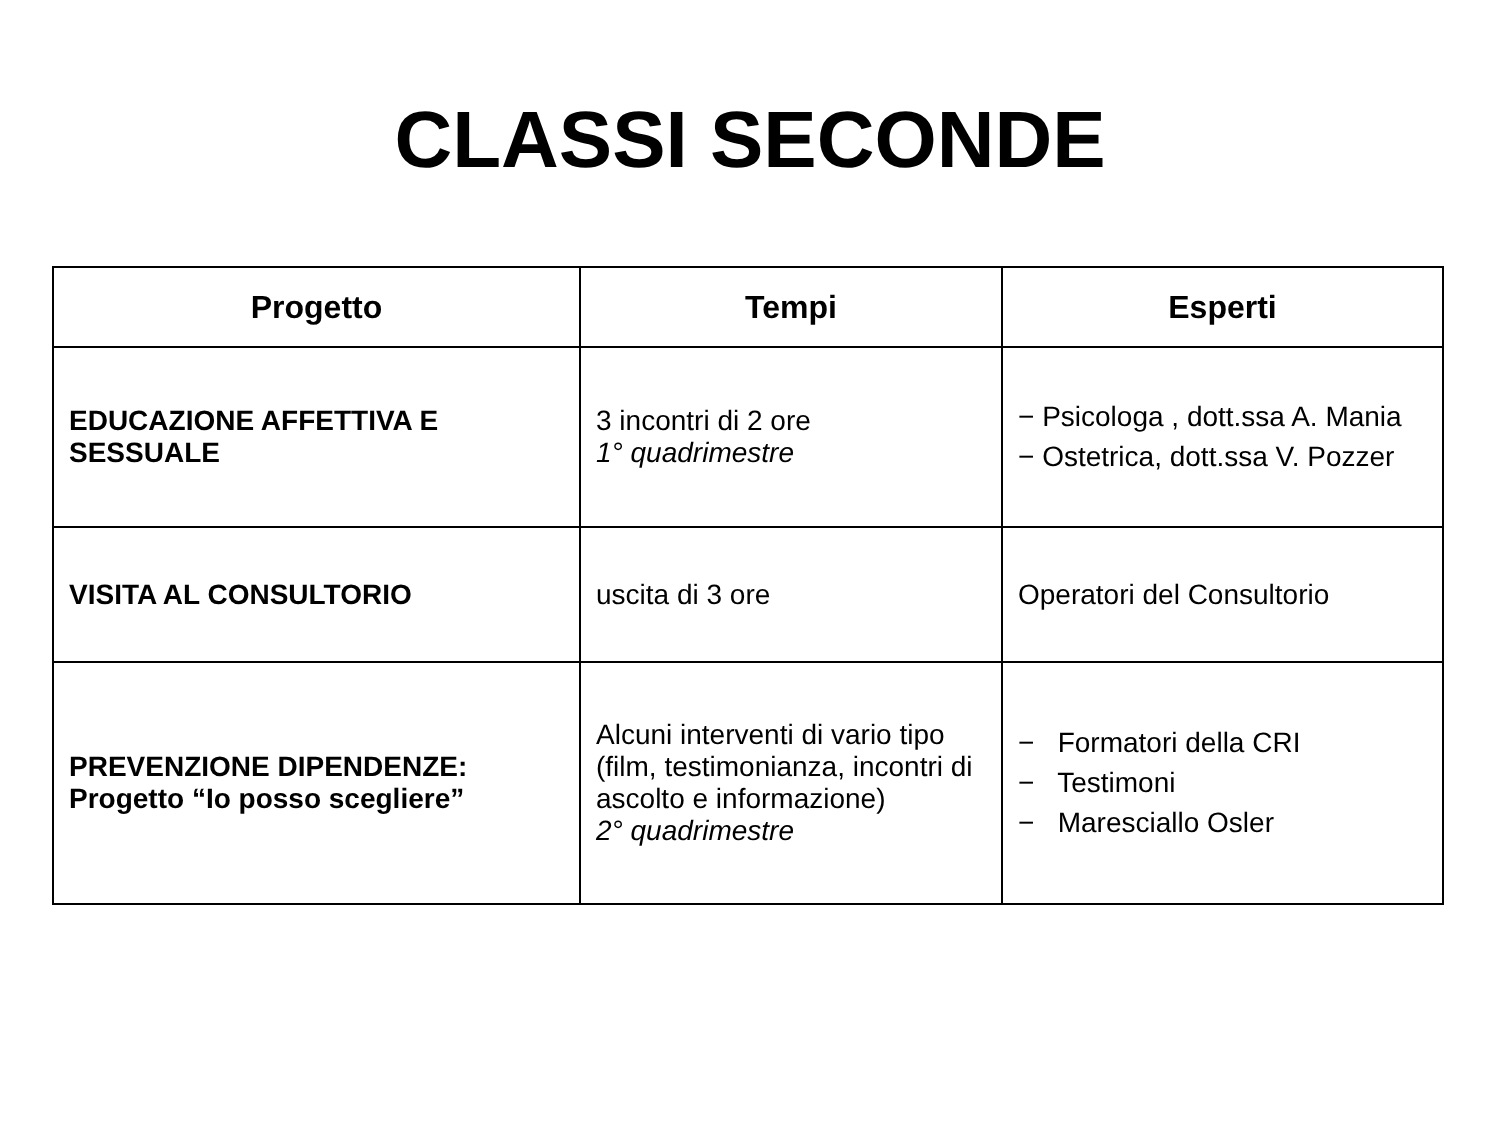CLASSI SECONDE
| Progetto | Tempi | Esperti |
| --- | --- | --- |
| EDUCAZIONE AFFETTIVA E SESSUALE | 3 incontri di 2 ore 1° quadrimestre | − Psicologa , dott.ssa A. Mania − Ostetrica, dott.ssa V. Pozzer |
| VISITA AL CONSULTORIO | uscita di 3 ore | Operatori del Consultorio |
| PREVENZIONE DIPENDENZE: Progetto “Io posso scegliere” | Alcuni interventi di vario tipo (film, testimonianza, incontri di ascolto e informazione) 2° quadrimestre | − Formatori della CRI − Testimoni − Maresciallo Osler |